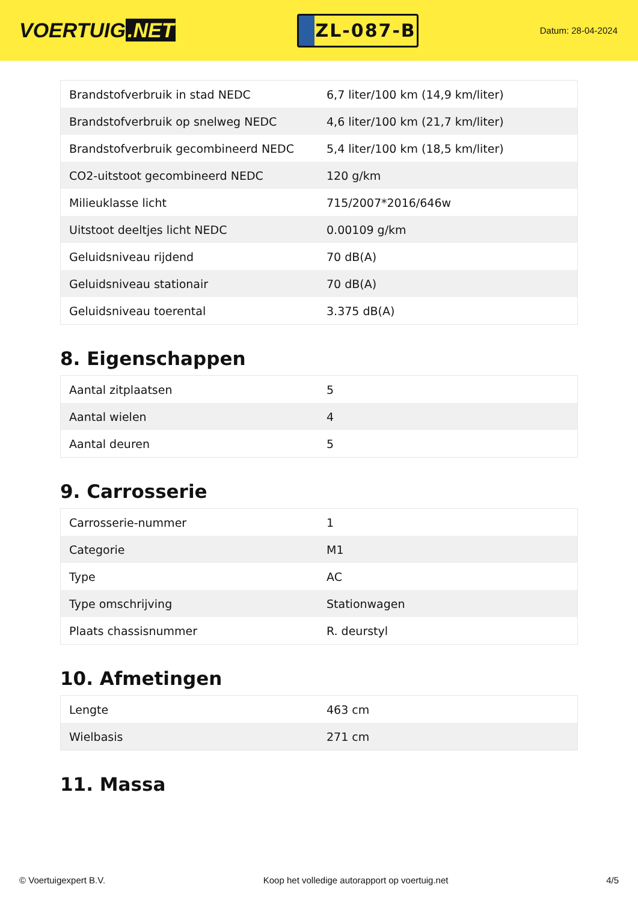VOERTUIG.NET
ZL-087-B
Datum: 28-04-2024
| Brandstofverbruik in stad NEDC | 6,7 liter/100 km (14,9 km/liter) |
| Brandstofverbruik op snelweg NEDC | 4,6 liter/100 km (21,7 km/liter) |
| Brandstofverbruik gecombineerd NEDC | 5,4 liter/100 km (18,5 km/liter) |
| CO2-uitstoot gecombineerd NEDC | 120 g/km |
| Milieuklasse licht | 715/2007*2016/646w |
| Uitstoot deeltjes licht NEDC | 0.00109 g/km |
| Geluidsniveau rijdend | 70 dB(A) |
| Geluidsniveau stationair | 70 dB(A) |
| Geluidsniveau toerental | 3.375 dB(A) |
8. Eigenschappen
| Aantal zitplaatsen | 5 |
| Aantal wielen | 4 |
| Aantal deuren | 5 |
9. Carrosserie
| Carrosserie-nummer | 1 |
| Categorie | M1 |
| Type | AC |
| Type omschrijving | Stationwagen |
| Plaats chassisnummer | R. deurstyl |
10. Afmetingen
| Lengte | 463 cm |
| Wielbasis | 271 cm |
11. Massa
© Voertuigexpert B.V. Koop het volledige autorapport op voertuig.net 4/5